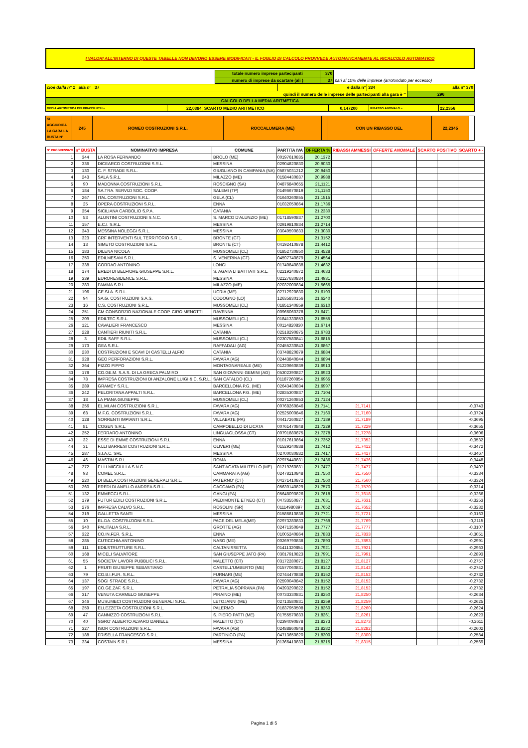I VALORI ALL'INTERNO DI QUESTE TABELLE NON DEVONO ESSERE MODIFICATI - IL FOGLIO DI CALCOLO PROVVEDE AUTOMATICAMENTE AL RICALCOLO AUTOMATICO
| | totale numero imprese partecipanti | 370 | |
| | numero di imprese da scartare (ali ) | 37 | pari al 10% delle imprese (arrotondato per eccesso) |
| cioè dalla n° 1 alla n° 37 | e dalla n° | 334 | alla n° 370 |
| quindi il numero delle imprese delle partecipanti alla gara è = | | | 296 |
| CALCOLO DELLA MEDIA ARITMETICA | | | |
| MEDIA ARITIMETICA DEI RIBASSI UTILI= | 22,0884 | SCARTO MEDIO ARITMETICO | 0,147200 | RIBASSO ANOMALO = | 22,2356 |
| SI AGGIUDICA LA GARA LA BUSTA N° | 245 | ROMEO COSTRUZIONI S.R.L. | ROCCALUMERA (ME) | | CON UN RIBASSO DEL | 22,2345 | |
| N° PROGRESSIVO | n° BUSTA | NOMINATIVO IMPRESA | COMUNE | PARTITA IVA | OFFERTA % | RIBASSI AMMESSI | OFFERTE ANOMALE | SCARTO POSITIVO | | SCARTO + - |
| --- | --- | --- | --- | --- | --- | --- | --- | --- | --- | --- |
| 1 | 344 | LA ROSA FERNANDO | BROLO (ME) | 00197610835 | 20,1372 | | | | | |
| 2 | 336 | DICEARCO COSTRUZIONI S.R.L. | MESSINA | 02904820830 | 20,9030 | | | | | |
| 3 | 130 | C. F. STRADE S.R.L. | GIUGLIANO IN CAMPANIA (NA) | 05875031212 | 20,9450 | | | | | |
| 4 | 243 | SALA S.R.L. | MILAZZO (ME) | 01584430837 | 20,9988 | | | | | |
| 5 | 90 | MADONNA COSTRUZIONI S.R.L. | ROSCIGNO (SA) | 04876840655 | 21,1121 | | | | | |
| 6 | 184 | SA.TRA. SERVIZI SOC. COOP. | SALEMI (TP) | 01496670819 | 21,1150 | | | | | |
| 7 | 267 | ITAL COSTRUZIONI S.R.L. | GELA (CL) | 01640260855 | 21,1515 | | | | | |
| 8 | 25 | OPERA COSTRUZIONI S.R.L. | ENNA | 01032050864 | 21,1736 | | | | | |
| 9 | 354 | SICILIANA CARBOLIO S.P.A. | CATANIA | | 21,2330 | | | | | |
| 10 | 53 | ALUNTINI COSTRUZIONI S.N.C. | S. MARCO D'ALUNZIO (ME) | 01718590837 | 21,2700 | | | | | |
| 11 | 157 | E.C.I. S.R.L. | MESSINA | 02919810834 | 21,2714 | | | | | |
| 12 | 343 | MESSINA NOLEGGI S.R.L. | MESSINA | 03049590833 | 21,3030 | | | | | |
| 13 | 323 | CRF INTERVENTI SUL TERRITORIO S.R.L. | BRONTE (CT) | | 21,3152 | | | | | |
| 14 | 13 | SIMETO COSTRUZIONI S.R.L. | BRONTE (CT) | 04192410878 | 21,4412 | | | | | |
| 15 | 183 | DILENA NICOLA | MUSSOMELI (CL) | 01852730850 | 21,4528 | | | | | |
| 16 | 250 | EDILMESAM S.R.L. | S. VENERINA (CT) | 04597740879 | 21,4564 | | | | | |
| 17 | 338 | CORRAO ANTONINO | LONGI | 01740840838 | 21,4632 | | | | | |
| 18 | 174 | EREDI DI BELFIORE GIUSEPPE S.R.L. | S. AGATA LI BATTIATI S.R.L. | 02219240872 | 21,4633 | | | | | |
| 19 | 339 | EURORESIDENCE S.R.L. | MESSINA | 02127630834 | 21,4931 | | | | | |
| 20 | 283 | FAMMA S.R.L. | MILAZZO (ME) | 02032000834 | 21,5665 | | | | | |
| 21 | 196 | CE.SI.A. S.R.L. | UCRIA (ME) | 02712920830 | 21,6193 | | | | | |
| 22 | 94 | SA.G. COSTRUZIONI S.A.S. | CODOGNO (LO) | 12635830156 | 21,6240 | | | | | |
| 23 | 16 | C.S. COSTRUZIONI S.R.L. | MUSSOMELI (CL) | 01851340859 | 21,6310 | | | | | |
| 24 | 251 | CM CONSORZIO NAZIONALE COOP. CIRO MENOTTI | RAVENNA | 00966060378 | 21,6471 | | | | | |
| 25 | 209 | EDILTEC S.R.L. | MUSSOMELI (CL) | 01841330853 | 21,6555 | | | | | |
| 26 | 121 | CAVALIERI FRANCESCO | MESSINA | 00114820830 | 21,6714 | | | | | |
| 27 | 228 | CANTIERI RIUNITI S.R.L. | CATANIA | 02518290875 | 21,6783 | | | | | |
| 28 | 3 | EDIL SAFF S.R.L. | MUSSOMELI (CL) | 02307580841 | 21,6815 | | | | | |
| 29 | 173 | GEA S.R.L. | RAFFADALI (AG) | 02455230843 | 21,6867 | | | | | |
| 30 | 230 | COSTRUZIONI E SCAVI DI CASTELLI ALFIO | CATANIA | 03748820879 | 21,6884 | | | | | |
| 31 | 328 | GEO PERFORAZIONI S.R.L. | FAVARA (AG) | 02443840844 | 21,6894 | | | | | |
| 32 | 364 | PIZZO PIPPO | MONTAGNAREALE (ME) | 01220660839 | 21,6913 | | | | | |
| 33 | 178 | CO.GE.M. S.A.S. DI LA GRECA PALMIRO | SAN GIOVANNI GEMINI (AG) | 05302390827 | 21,6923 | | | | | |
| 34 | 78 | IMPRESA COSTRUZIONI DI ANZALONE LUIGI & C. S.R.L. | SAN CATALDO (CL) | 01187260854 | 21,6965 | | | | | |
| 35 | 289 | GRAMEY S.R.L. | BARCELLONA P.G. (ME) | 02643430834 | 21,6997 | | | | | |
| 36 | 242 | PELORITANA APPALTI S.R.L. | BARCELLONA P.G. (ME) | 02835300837 | 21,7104 | | | | | |
| 37 | 18 | LA PIANA GIUSEPPE | MUSSOMELI (CL) | 00271260853 | 21,7124 | | | | | |
| 38 | 256 | EL.MI.AN COSTRUZIONI S.R.L. | FAVARA (AG) | 00768260846 | 21,7141 | 21,7141 | | | | -0,3743 |
| 39 | 68 | M.F.G. COSTRUZIONI S.R.L. | FAVARA (AG) | 02525000846 | 21,7160 | 21,7160 | | | | -0,3724 |
| 40 | 128 | SORRENTI IMPIANTI S.R.L. | VILLABATE (PA) | 04417260827 | 21,7189 | 21,7189 | | | | -0,3695 |
| 41 | 81 | COGEN S.R.L. | CAMPOBELLO DI LICATA | 00761470848 | 21,7229 | 21,7229 | | | | -0,3655 |
| 42 | 252 | FERRARO ANTONINO | LINGUAGLOSSA (CT) | 00791880875 | 21,7278 | 21,7278 | | | | -0,3606 |
| 43 | 32 | ESSE DI EMME COSTRUZIONI S.R.L. | ENNA | 01017610864 | 21,7352 | 21,7352 | | | | -0,3532 |
| 44 | 31 | F.LLI BARRESI COSTRUZIONI S.R.L. | OLIVERI (ME) | 01529240838 | 21,7412 | 21,7412 | | | | -0,3472 |
| 45 | 287 | S.I.A.C. SRL | MESSINA | 02700030832 | 21,7417 | 21,7417 | | | | -0,3467 |
| 46 | 46 | MASTIN S.R.L. | ROMA | 02975440831 | 21,7436 | 21,7436 | | | | -0,3448 |
| 47 | 272 | F.LLI MICCIULLA S.N.C. | SANT'AGATA MILITELLO (ME) | 01219260831 | 21,7477 | 21,7477 | | | | -0,3407 |
| 48 | 93 | COMEL S.R.L. | CAMMARATA (AG) | 02478210848 | 21,7550 | 21,7550 | | | | -0,3334 |
| 49 | 220 | DI BELLA COSTRUZIONI GENERALI S.R.L. | PATERNO' (CT) | 04271410872 | 21,7560 | 21,7560 | | | | -0,3324 |
| 50 | 260 | EREDI DI ANELLO ANDREA S.R.L. | CACCAMO (PA) | 05630140829 | 21,7570 | 21,7570 | | | | -0,3314 |
| 51 | 132 | EMMECCI S.R.L. | GANGI (PA) | 05648090826 | 21,7618 | 21,7618 | | | | -0,3266 |
| 52 | 179 | FUTUR EDILI COSTRUZIONI S.R.L. | PIEDIMONTE ETNEO (CT) | 04733550877 | 21,7631 | 21,7631 | | | | -0,3253 |
| 53 | 276 | IMPRESA CALVO S.R.L. | ROSOLINI (SR) | 01114980897 | 21,7652 | 21,7652 | | | | -0,3232 |
| 54 | 319 | GALLETTA SANTI | MESSINA | 01586810838 | 21,7721 | 21,7721 | | | | -0,3163 |
| 55 | 10 | EL.DA. COSTRUZIONI S.R.L. | PACE DEL MELA(ME) | 02973280833 | 21,7769 | 21,7769 | | | | -0,3115 |
| 56 | 340 | PALITALIA S.R.L. | GROTTE (AG) | 02471350849 | 21,7777 | 21,7777 | | | | -0,3107 |
| 57 | 322 | CO.IN.FER. S.R.L. | ENNA | 01005240864 | 21,7833 | 21,7833 | | | | -0,3051 |
| 58 | 285 | CUTICCHIA ANTONINO | NASO (ME) | 00269790838 | 21,7893 | 21,7893 | | | | -0,2991 |
| 59 | 111 | EDILSTRUTTURE S.R.L. | CALTANISSETTA | 01411320854 | 21,7921 | 21,7921 | | | | -0,2963 |
| 60 | 168 | MICELI SALVATORE | SAN GIUSEPPE JATO (PA) | 03017910823 | 21,7991 | 21,7991 | | | | -0,2893 |
| 61 | 55 | SOCIETA' LAVORI PUBBLICI S.R.L. | MALETTO (CT) | 03172280871 | 21,8127 | 21,8127 | | | | -0,2757 |
| 62 | 1 | PRUITI GIUSEPPE SEBASTIANO | CASTELL'UMBERTO (ME) | 01577060831 | 21,8142 | 21,8142 | | | | -0,2742 |
| 63 | 79 | CO.B.I.FUR. S.R.L. | FURNARI (ME) | 02744470838 | 21,8152 | 21,8152 | | | | -0,2732 |
| 64 | 137 | SOGI STRADE S.R.L. | FAVARA (AG) | 02590040842 | 21,8152 | 21,8152 | | | | -0,2732 |
| 65 | 197 | CO.GE.ZAF. S.R.L. | PETRALIA SOPRANA (PA) | 04393290822 | 21,8152 | 21,8152 | | | | -0,2732 |
| 66 | 317 | VENUTA CARMELO GIUSEPPE | PIRAINO (ME) | 00733330831 | 21,8250 | 21,8250 | | | | -0,2634 |
| 67 | 346 | MUSUMECI COSTRUZIONI GENERALI S.R.L. | LETOJANNI (ME) | 02713580831 | 21,8259 | 21,8259 | | | | -0,2625 |
| 68 | 259 | ELLEZZETA COSTRUZIONI S.R.L. | PALERMO | 01837950508 | 21,8260 | 21,8260 | | | | -0,2624 |
| 69 | 47 | CANNIZZO COSTRUZIONI S.R.L. | S. PIERO PATTI (ME) | 01755570833 | 21,8261 | 21,8261 | | | | -0,2623 |
| 70 | 40 | SGRO' ALBERTO ALVARO DANIELE | MALETTO (CT) | 02394090878 | 21,8273 | 21,8273 | | | | -0,2611 |
| 71 | 327 | ISOR COSTRUZIONI S.R.L. | FAVARA (AG) | 02488860848 | 21,8282 | 21,8282 | | | | -0,2602 |
| 72 | 188 | FRISELLA FRANCESCO S.R.L. | PARTINICO (PA) | 04713650820 | 21,8300 | 21,8300 | | | | -0,2584 |
| 73 | 334 | COSTAIN S.R.L. | MESSINA | 01366410833 | 21,8315 | 21,8315 | | | | -0,2569 |
Pagina 1 di 5